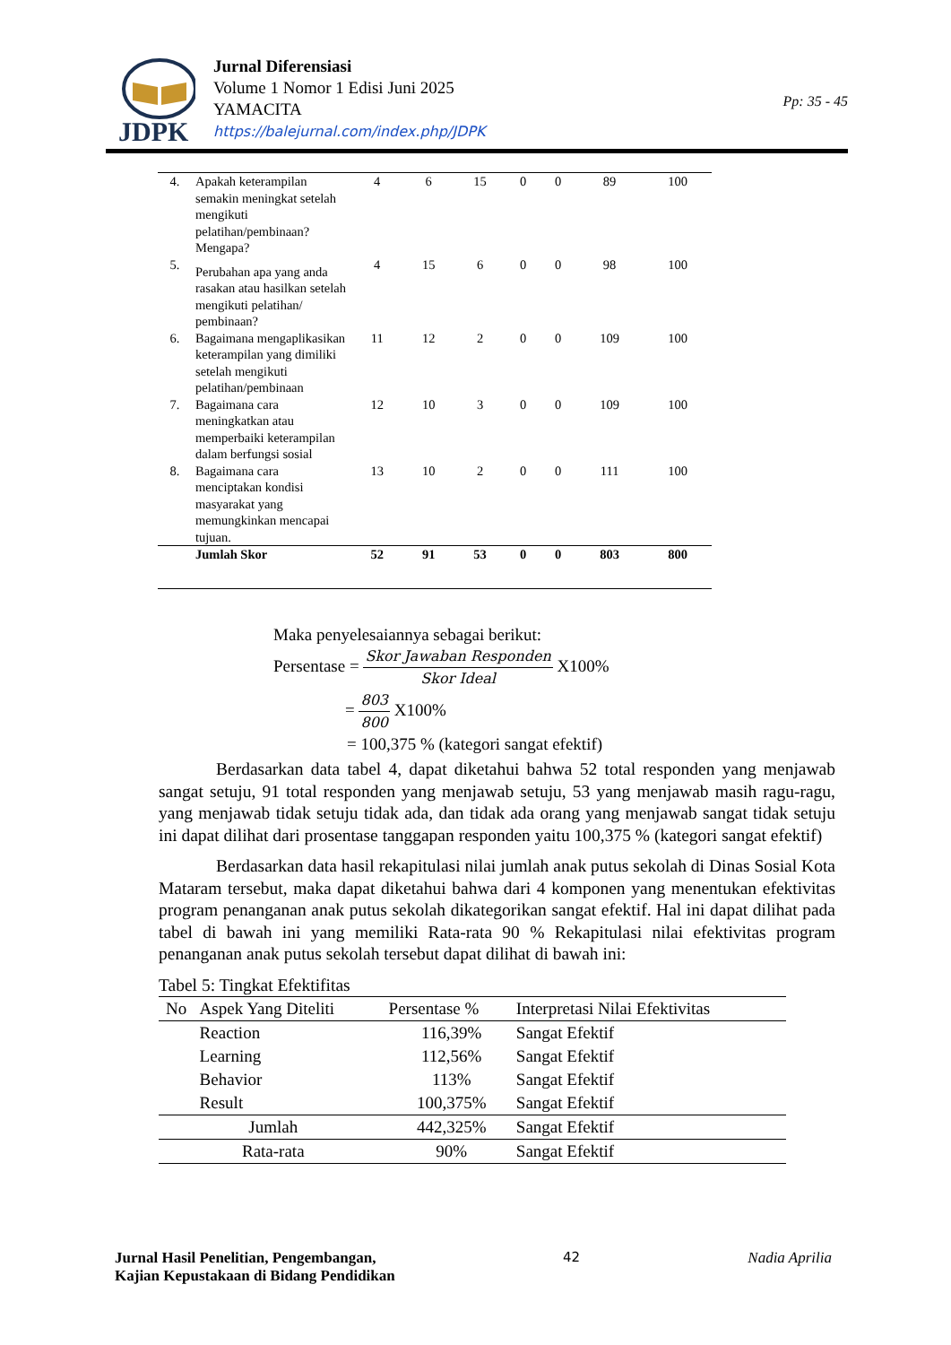JDPK
Jurnal Diferensiasi
Volume 1 Nomor 1 Edisi Juni 2025
YAMACITA
https://balejurnal.com/index.php/JDPK
Pp: 35 - 45
| 4. | Apakah keterampilan semakin meningkat setelah mengikuti pelatihan/pembinaan? Mengapa? | 4 | 6 | 15 | 0 | 0 | 89 | 100 |
| 5. | Perubahan apa yang anda rasakan atau hasilkan setelah mengikuti pelatihan/ pembinaan? | 4 | 15 | 6 | 0 | 0 | 98 | 100 |
| 6. | Bagaimana mengaplikasikan keterampilan yang dimiliki setelah mengikuti pelatihan/pembinaan | 11 | 12 | 2 | 0 | 0 | 109 | 100 |
| 7. | Bagaimana cara meningkatkan atau memperbaiki keterampilan dalam berfungsi sosial | 12 | 10 | 3 | 0 | 0 | 109 | 100 |
| 8. | Bagaimana cara menciptakan kondisi masyarakat yang memungkinkan mencapai tujuan. | 13 | 10 | 2 | 0 | 0 | 111 | 100 |
| | Jumlah Skor | 52 | 91 | 53 | 0 | 0 | 803 | 800 |
Maka penyelesaiannya sebagai berikut:
Persentase = Skor Jawaban Responden Skor Ideal X100%
= 803 800 X100%
= 100,375 % (kategori sangat efektif)
Berdasarkan data tabel 4, dapat diketahui bahwa 52 total responden yang menjawab sangat setuju, 91 total responden yang menjawab setuju, 53 yang menjawab masih ragu-ragu, yang menjawab tidak setuju tidak ada, dan tidak ada orang yang menjawab sangat tidak setuju ini dapat dilihat dari prosentase tanggapan responden yaitu 100,375 % (kategori sangat efektif)
Berdasarkan data hasil rekapitulasi nilai jumlah anak putus sekolah di Dinas Sosial Kota Mataram tersebut, maka dapat diketahui bahwa dari 4 komponen yang menentukan efektivitas program penanganan anak putus sekolah dikategorikan sangat efektif. Hal ini dapat dilihat pada tabel di bawah ini yang memiliki Rata-rata 90 % Rekapitulasi nilai efektivitas program penanganan anak putus sekolah tersebut dapat dilihat di bawah ini:
Tabel 5: Tingkat Efektifitas
| No | Aspek Yang Diteliti | Persentase % | Interpretasi Nilai Efektivitas |
| --- | --- | --- | --- |
| | Reaction | 116,39% | Sangat Efektif |
| | Learning | 112,56% | Sangat Efektif |
| | Behavior | 113% | Sangat Efektif |
| | Result | 100,375% | Sangat Efektif |
| Jumlah | | 442,325% | Sangat Efektif |
| Rata-rata | | 90% | Sangat Efektif |
Jurnal Hasil Penelitian, Pengembangan,
Kajian Kepustakaan di Bidang Pendidikan 42 Nadia Aprilia